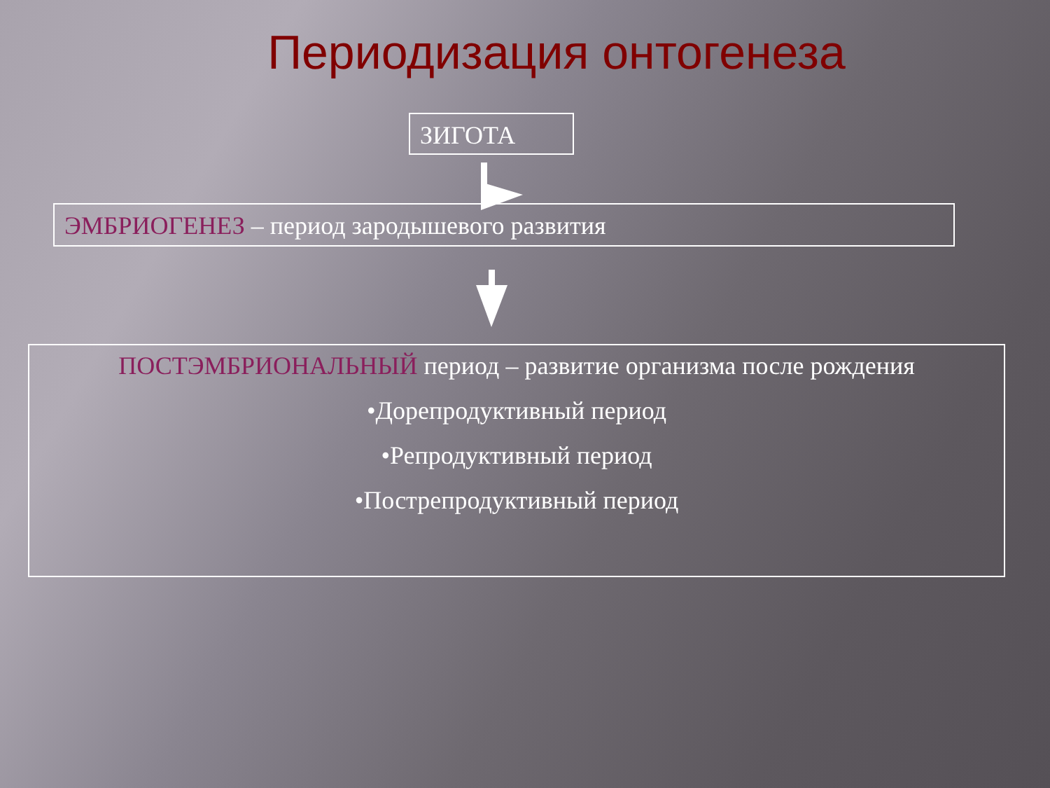Периодизация онтогенеза
ЗИГОТА
ЭМБРИОГЕНЕЗ – период зародышевого развития
ПОСТЭМБРИОНАЛЬНЫЙ период – развитие организма после рождения
•Дорепродуктивный период
•Репродуктивный период
•Пострепродуктивный период